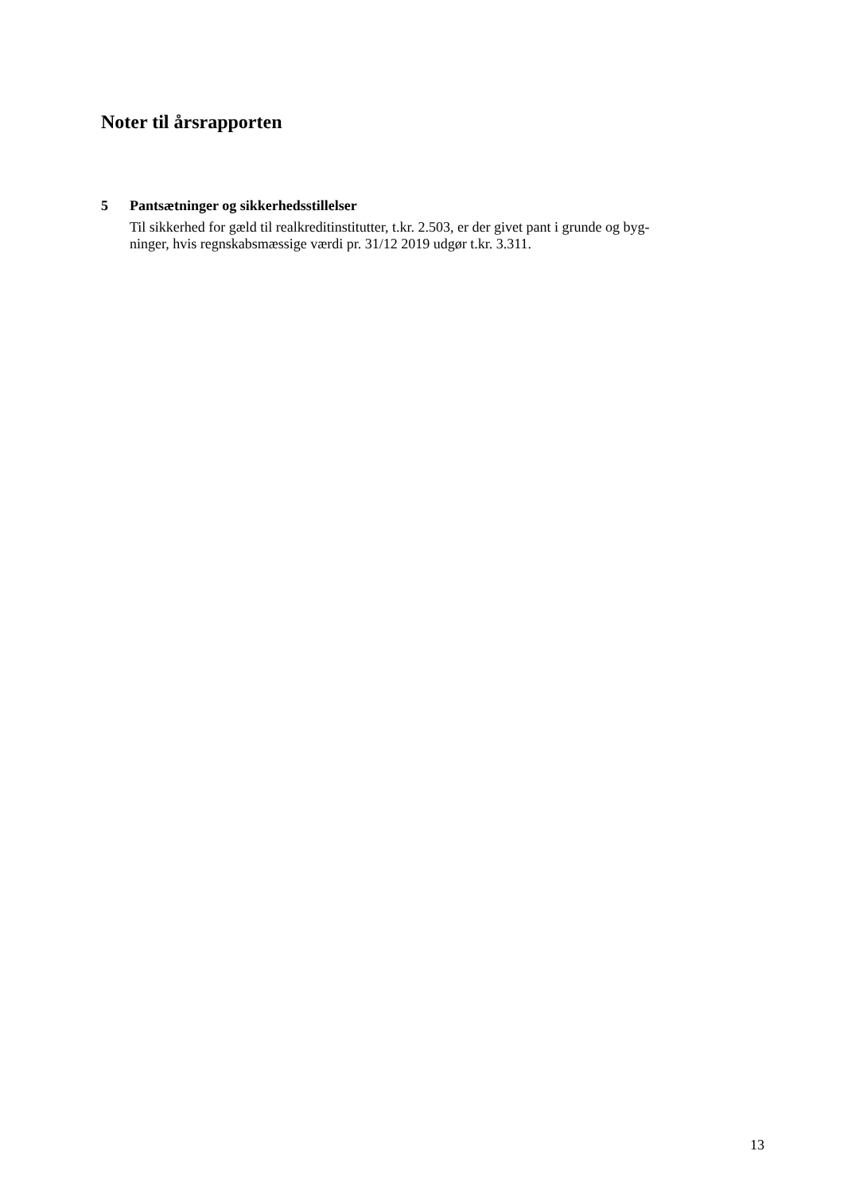Noter til årsrapporten
5 Pantsætninger og sikkerhedsstillelser
Til sikkerhed for gæld til realkreditinstitutter, t.kr. 2.503, er der givet pant i grunde og byg-
ninger, hvis regnskabsmæssige værdi pr. 31/12 2019 udgør t.kr. 3.311.
13